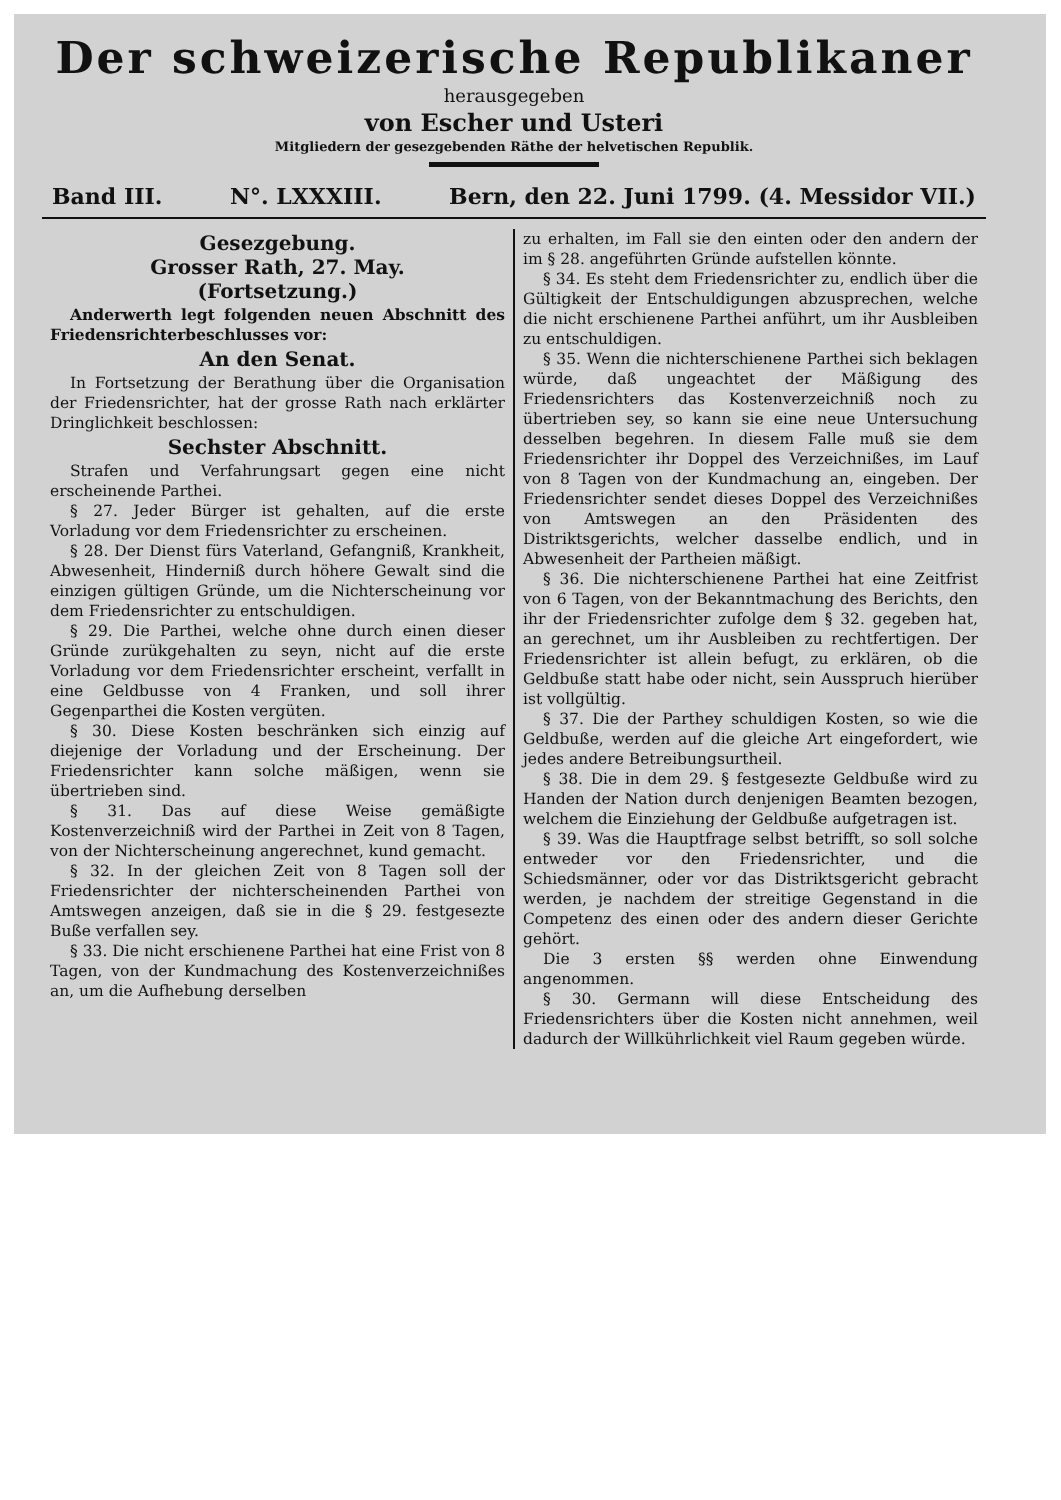Der schweizerische Republikaner
herausgegeben
von Escher und Usteri
Mitgliedern der gesezgebenden Räthe der helvetischen Republik.
Band III. N°. LXXXIII. Bern, den 22. Juni 1799. (4. Messidor VII.)
Gesezgebung.
Grosser Rath, 27. May.
(Fortsetzung.)
Anderwerth legt folgenden neuen Abschnitt des Friedensrichterbeschlusses vor:
An den Senat.
In Fortsetzung der Berathung über die Organisation der Friedensrichter, hat der grosse Rath nach erklärter Dringlichkeit beschlossen:
Sechster Abschnitt.
Strafen und Verfahrungsart gegen eine nicht erscheinende Parthei.
§ 27. Jeder Bürger ist gehalten, auf die erste Vorladung vor dem Friedensrichter zu erscheinen.
§ 28. Der Dienst fürs Vaterland, Gefangniß, Krankheit, Abwesenheit, Hinderniß durch höhere Gewalt sind die einzigen gültigen Gründe, um die Nichterscheinung vor dem Friedensrichter zu entschuldigen.
§ 29. Die Parthei, welche ohne durch einen dieser Gründe zurükgehalten zu seyn, nicht auf die erste Vorladung vor dem Friedensrichter erscheint, verfallt in eine Geldbusse von 4 Franken, und soll ihrer Gegenparthei die Kosten vergüten.
§ 30. Diese Kosten beschränken sich einzig auf diejenige der Vorladung und der Erscheinung. Der Friedensrichter kann solche mäßigen, wenn sie übertrieben sind.
§ 31. Das auf diese Weise gemäßigte Kostenverzeichniß wird der Parthei in Zeit von 8 Tagen, von der Nichterscheinung angerechnet, kund gemacht.
§ 32. In der gleichen Zeit von 8 Tagen soll der Friedensrichter der nichterscheinenden Parthei von Amtswegen anzeigen, daß sie in die § 29. festgesezte Buße verfallen sey.
§ 33. Die nicht erschienene Parthei hat eine Frist von 8 Tagen, von der Kundmachung des Kostenverzeichnißes an, um die Aufhebung derselben
zu erhalten, im Fall sie den einten oder den andern der im § 28. angeführten Gründe aufstellen könnte.
§ 34. Es steht dem Friedensrichter zu, endlich über die Gültigkeit der Entschuldigungen abzusprechen, welche die nicht erschienene Parthei anführt, um ihr Ausbleiben zu entschuldigen.
§ 35. Wenn die nichterschienene Parthei sich beklagen würde, daß ungeachtet der Mäßigung des Friedensrichters das Kostenverzeichniß noch zu übertrieben sey, so kann sie eine neue Untersuchung desselben begehren. In diesem Falle muß sie dem Friedensrichter ihr Doppel des Verzeichnißes, im Lauf von 8 Tagen von der Kundmachung an, eingeben. Der Friedensrichter sendet dieses Doppel des Verzeichnißes von Amtswegen an den Präsidenten des Distriktsgerichts, welcher dasselbe endlich, und in Abwesenheit der Partheien mäßigt.
§ 36. Die nichterschienene Parthei hat eine Zeitfrist von 6 Tagen, von der Bekanntmachung des Berichts, den ihr der Friedensrichter zufolge dem § 32. gegeben hat, an gerechnet, um ihr Ausbleiben zu rechtfertigen. Der Friedensrichter ist allein befugt, zu erklären, ob die Geldbuße statt habe oder nicht, sein Ausspruch hierüber ist vollgültig.
§ 37. Die der Parthey schuldigen Kosten, so wie die Geldbuße, werden auf die gleiche Art eingefordert, wie jedes andere Betreibungsurtheil.
§ 38. Die in dem 29. § festgesezte Geldbuße wird zu Handen der Nation durch denjenigen Beamten bezogen, welchem die Einziehung der Geldbuße aufgetragen ist.
§ 39. Was die Hauptfrage selbst betrifft, so soll solche entweder vor den Friedensrichter, und die Schiedsmänner, oder vor das Distriktsgericht gebracht werden, je nachdem der streitige Gegenstand in die Competenz des einen oder des andern dieser Gerichte gehört.
Die 3 ersten §§ werden ohne Einwendung angenommen.
§ 30. Germann will diese Entscheidung des Friedensrichters über die Kosten nicht annehmen, weil dadurch der Willkührlichkeit viel Raum gegeben würde.